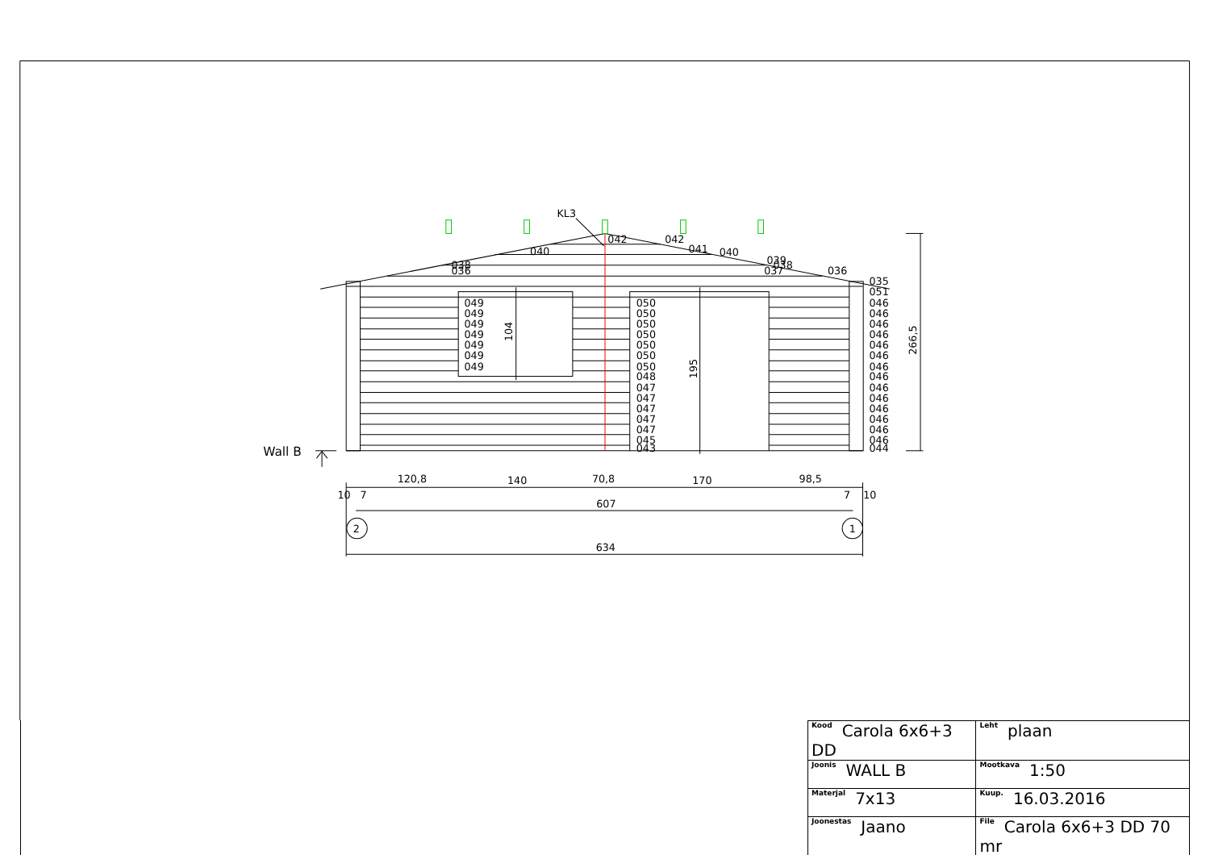KL3
042
042
040
041
040
038
036
039
038
037
036
035
051
049
049
049
049
049
049
049
050
050
050
050
050
050
050
048
047
047
047
047
047
045
043
046
046
046
046
046
046
046
046
046
046
046
046
046
046
044
104
195
266,5
Wall B
120,8
140
70,8
170
98,5
10
7
7
10
607
634
2
1
| Kood Carola 6x6+3 DD | | Leht plaan |
| Joonis WALL B | | Mootkava 1:50 |
| Materjal 7x13 | | Kuup. 16.03.2016 |
| Joonestas Jaano | File Carola 6x6+3 DD 70 mr | |